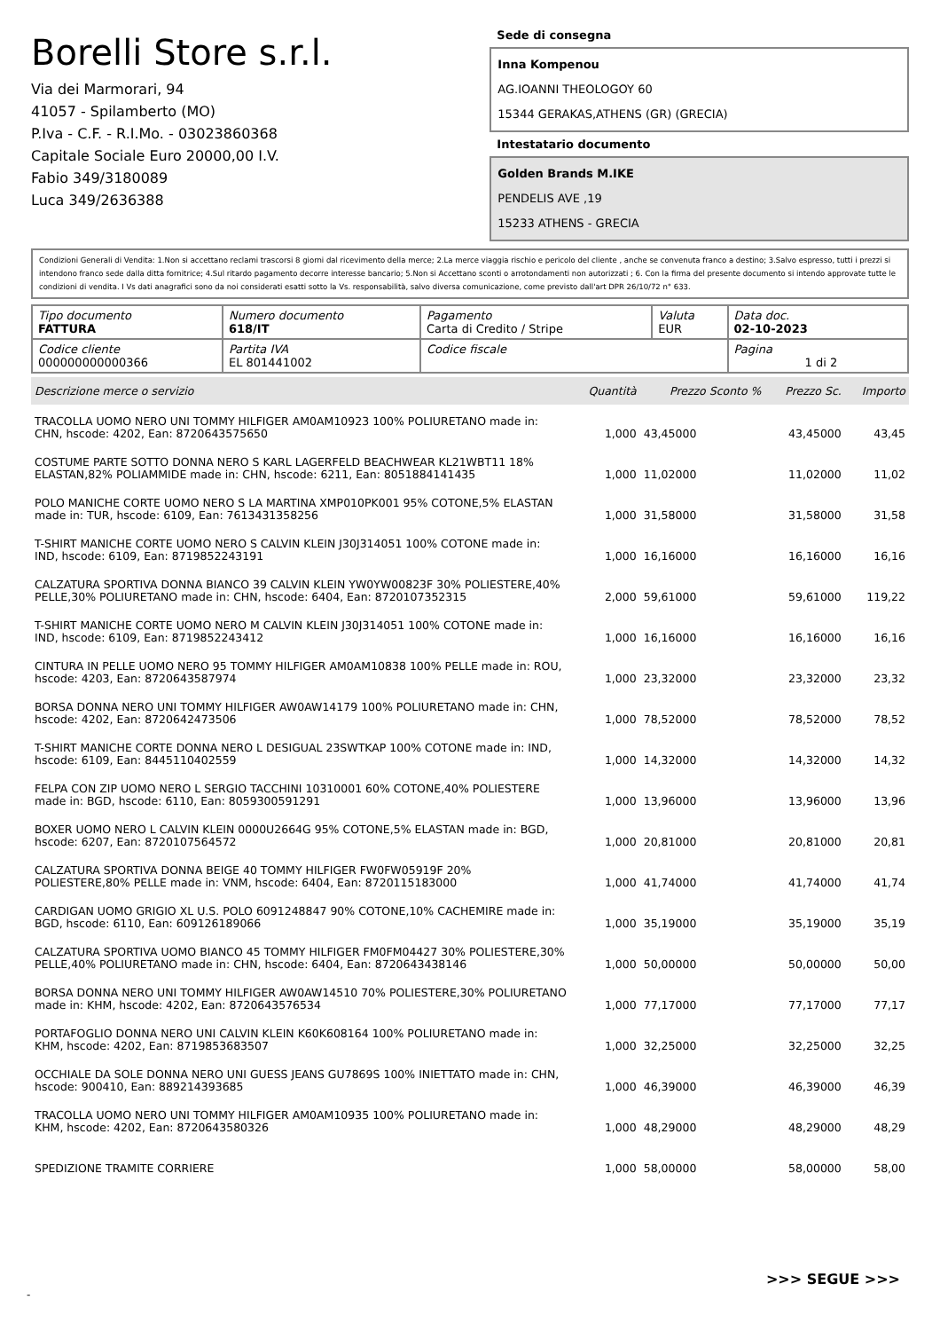Borelli Store s.r.l.
Via dei Marmorari, 94
41057 - Spilamberto (MO)
P.Iva - C.F. - R.I.Mo. - 03023860368
Capitale Sociale Euro 20000,00 I.V.
Fabio 349/3180089
Luca 349/2636388
Sede di consegna
Inna Kompenou
AG.IOANNI THEOLOGOY 60
15344 GERAKAS,ATHENS (GR) (GRECIA)
Intestatario documento
Golden Brands M.IKE
PENDELIS AVE ,19
15233 ATHENS - GRECIA
Condizioni Generali di Vendita: 1.Non si accettano reclami trascorsi 8 giorni dal ricevimento della merce; 2.La merce viaggia rischio e pericolo del cliente , anche se convenuta franco a destino; 3.Salvo espresso, tutti i prezzi si intendono franco sede dalla ditta fornitrice; 4.Sul ritardo pagamento decorre interesse bancario; 5.Non si Accettano sconti o arrotondamenti non autorizzati ; 6. Con la firma del presente documento si intendo approvate tutte le condizioni di vendita. I Vs dati anagrafici sono da noi considerati esatti sotto la Vs. responsabilità, salvo diversa comunicazione, come previsto dall'art DPR 26/10/72 n° 633.
| Tipo documento FATTURA | Numero documento 618/IT | Pagamento Carta di Credito / Stripe | Valuta EUR | Data doc. 02-10-2023 |
| Codice cliente 000000000000366 | Partita IVA EL 801441002 | Codice fiscale | | Pagina 1 di 2 |
| Descrizione merce o servizio | Quantità | Prezzo Sconto % | Prezzo Sc. | Importo |
| --- | --- | --- | --- | --- |
| TRACOLLA UOMO NERO UNI TOMMY HILFIGER AM0AM10923 100% POLIURETANO made in: CHN, hscode: 4202, Ean: 8720643575650 | 1,000 | 43,45000 | 43,45000 | 43,45 |
| COSTUME PARTE SOTTO DONNA NERO S KARL LAGERFELD BEACHWEAR KL21WBT11 18% ELASTAN,82% POLIAMMIDE made in: CHN, hscode: 6211, Ean: 8051884141435 | 1,000 | 11,02000 | 11,02000 | 11,02 |
| POLO MANICHE CORTE UOMO NERO S LA MARTINA XMP010PK001 95% COTONE,5% ELASTAN made in: TUR, hscode: 6109, Ean: 7613431358256 | 1,000 | 31,58000 | 31,58000 | 31,58 |
| T-SHIRT MANICHE CORTE UOMO NERO S CALVIN KLEIN J30J314051 100% COTONE made in: IND, hscode: 6109, Ean: 8719852243191 | 1,000 | 16,16000 | 16,16000 | 16,16 |
| CALZATURA SPORTIVA DONNA BIANCO 39 CALVIN KLEIN YW0YW00823F 30% POLIESTERE,40% PELLE,30% POLIURETANO made in: CHN, hscode: 6404, Ean: 8720107352315 | 2,000 | 59,61000 | 59,61000 | 119,22 |
| T-SHIRT MANICHE CORTE UOMO NERO M CALVIN KLEIN J30J314051 100% COTONE made in: IND, hscode: 6109, Ean: 8719852243412 | 1,000 | 16,16000 | 16,16000 | 16,16 |
| CINTURA IN PELLE UOMO NERO 95 TOMMY HILFIGER AM0AM10838 100% PELLE made in: ROU, hscode: 4203, Ean: 8720643587974 | 1,000 | 23,32000 | 23,32000 | 23,32 |
| BORSA DONNA NERO UNI TOMMY HILFIGER AW0AW14179 100% POLIURETANO made in: CHN, hscode: 4202, Ean: 8720642473506 | 1,000 | 78,52000 | 78,52000 | 78,52 |
| T-SHIRT MANICHE CORTE DONNA NERO L DESIGUAL 23SWTKAP 100% COTONE made in: IND, hscode: 6109, Ean: 8445110402559 | 1,000 | 14,32000 | 14,32000 | 14,32 |
| FELPA CON ZIP UOMO NERO L SERGIO TACCHINI 10310001 60% COTONE,40% POLIESTERE made in: BGD, hscode: 6110, Ean: 8059300591291 | 1,000 | 13,96000 | 13,96000 | 13,96 |
| BOXER UOMO NERO L CALVIN KLEIN 0000U2664G 95% COTONE,5% ELASTAN made in: BGD, hscode: 6207, Ean: 8720107564572 | 1,000 | 20,81000 | 20,81000 | 20,81 |
| CALZATURA SPORTIVA DONNA BEIGE 40 TOMMY HILFIGER FW0FW05919F 20% POLIESTERE,80% PELLE made in: VNM, hscode: 6404, Ean: 8720115183000 | 1,000 | 41,74000 | 41,74000 | 41,74 |
| CARDIGAN UOMO GRIGIO XL U.S. POLO 6091248847 90% COTONE,10% CACHEMIRE made in: BGD, hscode: 6110, Ean: 609126189066 | 1,000 | 35,19000 | 35,19000 | 35,19 |
| CALZATURA SPORTIVA UOMO BIANCO 45 TOMMY HILFIGER FM0FM04427 30% POLIESTERE,30% PELLE,40% POLIURETANO made in: CHN, hscode: 6404, Ean: 8720643438146 | 1,000 | 50,00000 | 50,00000 | 50,00 |
| BORSA DONNA NERO UNI TOMMY HILFIGER AW0AW14510 70% POLIESTERE,30% POLIURETANO made in: KHM, hscode: 4202, Ean: 8720643576534 | 1,000 | 77,17000 | 77,17000 | 77,17 |
| PORTAFOGLIO DONNA NERO UNI CALVIN KLEIN K60K608164 100% POLIURETANO made in: KHM, hscode: 4202, Ean: 8719853683507 | 1,000 | 32,25000 | 32,25000 | 32,25 |
| OCCHIALE DA SOLE DONNA NERO UNI GUESS JEANS GU7869S 100% INIETTATO made in: CHN, hscode: 900410, Ean: 889214393685 | 1,000 | 46,39000 | 46,39000 | 46,39 |
| TRACOLLA UOMO NERO UNI TOMMY HILFIGER AM0AM10935 100% POLIURETANO made in: KHM, hscode: 4202, Ean: 8720643580326 | 1,000 | 48,29000 | 48,29000 | 48,29 |
| SPEDIZIONE TRAMITE CORRIERE | 1,000 | 58,00000 | 58,00000 | 58,00 |
>>> SEGUE >>>
-